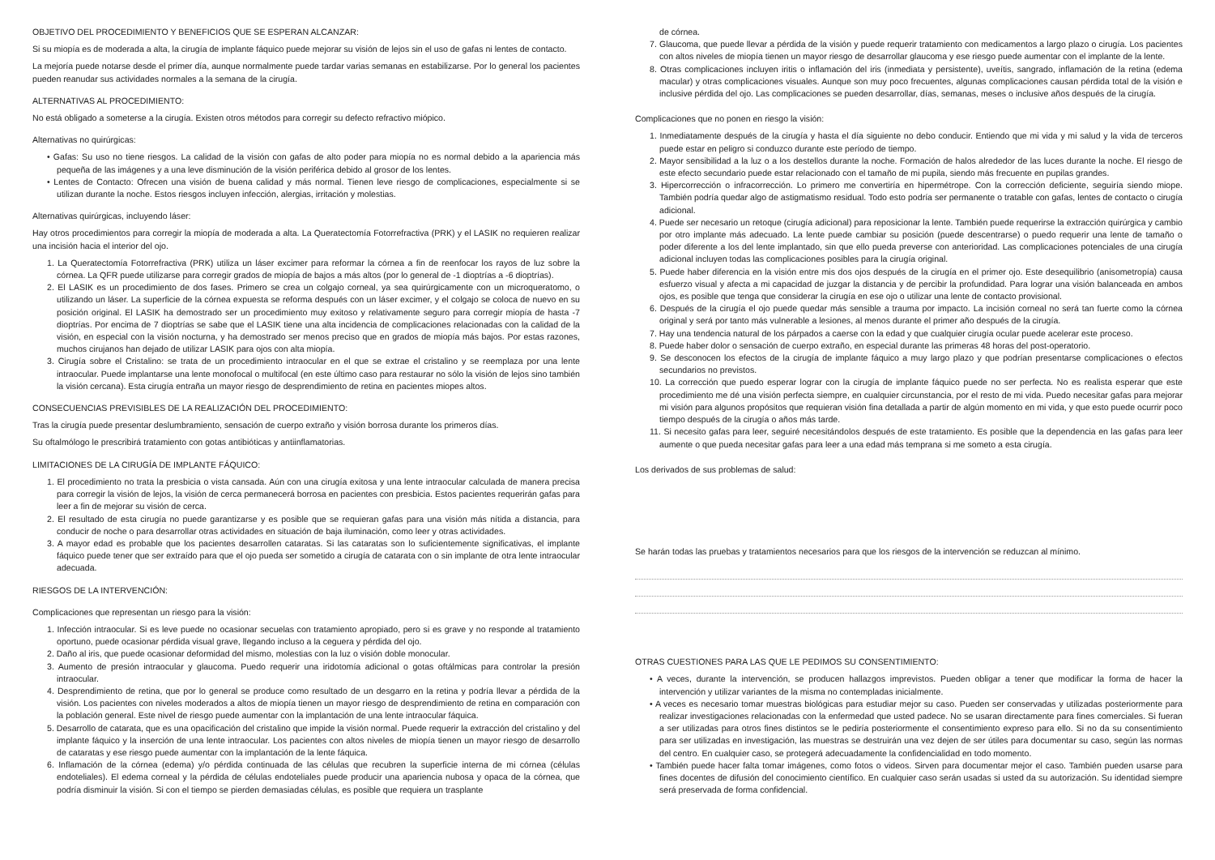OBJETIVO DEL PROCEDIMIENTO Y BENEFICIOS QUE SE ESPERAN ALCANZAR:
Si su miopía es de moderada a alta, la cirugía de implante fáquico puede mejorar su visión de lejos sin el uso de gafas ni lentes de contacto.
La mejoría puede notarse desde el primer día, aunque normalmente puede tardar varias semanas en estabilizarse. Por lo general los pacientes pueden reanudar sus actividades normales a la semana de la cirugía.
ALTERNATIVAS AL PROCEDIMIENTO:
No está obligado a someterse a la cirugía. Existen otros métodos para corregir su defecto refractivo miópico.
Alternativas no quirúrgicas:
• Gafas: Su uso no tiene riesgos. La calidad de la visión con gafas de alto poder para miopía no es normal debido a la apariencia más pequeña de las imágenes y a una leve disminución de la visión periférica debido al grosor de los lentes.
• Lentes de Contacto: Ofrecen una visión de buena calidad y más normal. Tienen leve riesgo de complicaciones, especialmente si se utilizan durante la noche. Estos riesgos incluyen infección, alergias, irritación y molestias.
Alternativas quirúrgicas, incluyendo láser:
Hay otros procedimientos para corregir la miopía de moderada a alta. La Queratectomía Fotorrefractiva (PRK) y el LASIK no requieren realizar una incisión hacia el interior del ojo.
1. La Queratectomía Fotorrefractiva (PRK) utiliza un láser excimer para reformar la córnea a fin de reenfocar los rayos de luz sobre la córnea. La QFR puede utilizarse para corregir grados de miopía de bajos a más altos (por lo general de -1 dioptrías a -6 dioptrías).
2. El LASIK es un procedimiento de dos fases. Primero se crea un colgajo corneal, ya sea quirúrgicamente con un microqueratomo, o utilizando un láser. La superficie de la córnea expuesta se reforma después con un láser excimer, y el colgajo se coloca de nuevo en su posición original. El LASIK ha demostrado ser un procedimiento muy exitoso y relativamente seguro para corregir miopía de hasta -7 dioptrías. Por encima de 7 dioptrías se sabe que el LASIK tiene una alta incidencia de complicaciones relacionadas con la calidad de la visión, en especial con la visión nocturna, y ha demostrado ser menos preciso que en grados de miopía más bajos. Por estas razones, muchos cirujanos han dejado de utilizar LASIK para ojos con alta miopía.
3. Cirugía sobre el Cristalino: se trata de un procedimiento intraocular en el que se extrae el cristalino y se reemplaza por una lente intraocular. Puede implantarse una lente monofocal o multifocal (en este último caso para restaurar no sólo la visión de lejos sino también la visión cercana). Esta cirugía entraña un mayor riesgo de desprendimiento de retina en pacientes miopes altos.
CONSECUENCIAS PREVISIBLES DE LA REALIZACIÓN DEL PROCEDIMIENTO:
Tras la cirugía puede presentar deslumbramiento, sensación de cuerpo extraño y visión borrosa durante los primeros días.
Su oftalmólogo le prescribirá tratamiento con gotas antibióticas y antiinflamatorias.
LIMITACIONES DE LA CIRUGÍA DE IMPLANTE FÁQUICO:
1. El procedimiento no trata la presbicia o vista cansada. Aún con una cirugía exitosa y una lente intraocular calculada de manera precisa para corregir la visión de lejos, la visión de cerca permanecerá borrosa en pacientes con presbicia. Estos pacientes requerirán gafas para leer a fin de mejorar su visión de cerca.
2. El resultado de esta cirugía no puede garantizarse y es posible que se requieran gafas para una visión más nítida a distancia, para conducir de noche o para desarrollar otras actividades en situación de baja iluminación, como leer y otras actividades.
3. A mayor edad es probable que los pacientes desarrollen cataratas. Si las cataratas son lo suficientemente significativas, el implante fáquico puede tener que ser extraído para que el ojo pueda ser sometido a cirugía de catarata con o sin implante de otra lente intraocular adecuada.
RIESGOS DE LA INTERVENCIÓN:
Complicaciones que representan un riesgo para la visión:
1. Infección intraocular. Si es leve puede no ocasionar secuelas con tratamiento apropiado, pero si es grave y no responde al tratamiento oportuno, puede ocasionar pérdida visual grave, llegando incluso a la ceguera y pérdida del ojo.
2. Daño al iris, que puede ocasionar deformidad del mismo, molestias con la luz o visión doble monocular.
3. Aumento de presión intraocular y glaucoma. Puedo requerir una iridotomía adicional o gotas oftálmicas para controlar la presión intraocular.
4. Desprendimiento de retina, que por lo general se produce como resultado de un desgarro en la retina y podría llevar a pérdida de la visión. Los pacientes con niveles moderados a altos de miopía tienen un mayor riesgo de desprendimiento de retina en comparación con la población general. Este nivel de riesgo puede aumentar con la implantación de una lente intraocular fáquica.
5. Desarrollo de catarata, que es una opacificación del cristalino que impide la visión normal. Puede requerir la extracción del cristalino y del implante fáquico y la inserción de una lente intraocular. Los pacientes con altos niveles de miopía tienen un mayor riesgo de desarrollo de cataratas y ese riesgo puede aumentar con la implantación de la lente fáquica.
6. Inflamación de la córnea (edema) y/o pérdida continuada de las células que recubren la superficie interna de mi córnea (células endoteliales). El edema corneal y la pérdida de células endoteliales puede producir una apariencia nubosa y opaca de la córnea, que podría disminuir la visión. Si con el tiempo se pierden demasiadas células, es posible que requiera un trasplante
de córnea.
7. Glaucoma, que puede llevar a pérdida de la visión y puede requerir tratamiento con medicamentos a largo plazo o cirugía. Los pacientes con altos niveles de miopía tienen un mayor riesgo de desarrollar glaucoma y ese riesgo puede aumentar con el implante de la lente.
8. Otras complicaciones incluyen iritis o inflamación del iris (inmediata y persistente), uveítis, sangrado, inflamación de la retina (edema macular) y otras complicaciones visuales. Aunque son muy poco frecuentes, algunas complicaciones causan pérdida total de la visión e inclusive pérdida del ojo. Las complicaciones se pueden desarrollar, días, semanas, meses o inclusive años después de la cirugía.
Complicaciones que no ponen en riesgo la visión:
1. Inmediatamente después de la cirugía y hasta el día siguiente no debo conducir. Entiendo que mi vida y mi salud y la vida de terceros puede estar en peligro si conduzco durante este período de tiempo.
2. Mayor sensibilidad a la luz o a los destellos durante la noche. Formación de halos alrededor de las luces durante la noche. El riesgo de este efecto secundario puede estar relacionado con el tamaño de mi pupila, siendo más frecuente en pupilas grandes.
3. Hipercorrección o infracorrección. Lo primero me convertiría en hipermétrope. Con la corrección deficiente, seguiría siendo miope. También podría quedar algo de astigmatismo residual. Todo esto podría ser permanente o tratable con gafas, lentes de contacto o cirugía adicional.
4. Puede ser necesario un retoque (cirugía adicional) para reposicionar la lente. También puede requerirse la extracción quirúrgica y cambio por otro implante más adecuado. La lente puede cambiar su posición (puede descentrarse) o puedo requerir una lente de tamaño o poder diferente a los del lente implantado, sin que ello pueda preverse con anterioridad. Las complicaciones potenciales de una cirugía adicional incluyen todas las complicaciones posibles para la cirugía original.
5. Puede haber diferencia en la visión entre mis dos ojos después de la cirugía en el primer ojo. Este desequilibrio (anisometropía) causa esfuerzo visual y afecta a mi capacidad de juzgar la distancia y de percibir la profundidad. Para lograr una visión balanceada en ambos ojos, es posible que tenga que considerar la cirugía en ese ojo o utilizar una lente de contacto provisional.
6. Después de la cirugía el ojo puede quedar más sensible a trauma por impacto. La incisión corneal no será tan fuerte como la córnea original y será por tanto más vulnerable a lesiones, al menos durante el primer año después de la cirugía.
7. Hay una tendencia natural de los párpados a caerse con la edad y que cualquier cirugía ocular puede acelerar este proceso.
8. Puede haber dolor o sensación de cuerpo extraño, en especial durante las primeras 48 horas del post-operatorio.
9. Se desconocen los efectos de la cirugía de implante fáquico a muy largo plazo y que podrían presentarse complicaciones o efectos secundarios no previstos.
10. La corrección que puedo esperar lograr con la cirugía de implante fáquico puede no ser perfecta. No es realista esperar que este procedimiento me dé una visión perfecta siempre, en cualquier circunstancia, por el resto de mi vida. Puedo necesitar gafas para mejorar mi visión para algunos propósitos que requieran visión fina detallada a partir de algún momento en mi vida, y que esto puede ocurrir poco tiempo después de la cirugía o años más tarde.
11. Si necesito gafas para leer, seguiré necesitándolos después de este tratamiento. Es posible que la dependencia en las gafas para leer aumente o que pueda necesitar gafas para leer a una edad más temprana si me someto a esta cirugía.
Los derivados de sus problemas de salud:
Se harán todas las pruebas y tratamientos necesarios para que los riesgos de la intervención se reduzcan al mínimo.
OTRAS CUESTIONES PARA LAS QUE LE PEDIMOS SU CONSENTIMIENTO:
• A veces, durante la intervención, se producen hallazgos imprevistos. Pueden obligar a tener que modificar la forma de hacer la intervención y utilizar variantes de la misma no contempladas inicialmente.
• A veces es necesario tomar muestras biológicas para estudiar mejor su caso. Pueden ser conservadas y utilizadas posteriormente para realizar investigaciones relacionadas con la enfermedad que usted padece. No se usaran directamente para fines comerciales. Si fueran a ser utilizadas para otros fines distintos se le pediría posteriormente el consentimiento expreso para ello. Si no da su consentimiento para ser utilizadas en investigación, las muestras se destruirán una vez dejen de ser útiles para documentar su caso, según las normas del centro. En cualquier caso, se protegerá adecuadamente la confidencialidad en todo momento.
• También puede hacer falta tomar imágenes, como fotos o videos. Sirven para documentar mejor el caso. También pueden usarse para fines docentes de difusión del conocimiento científico. En cualquier caso serán usadas si usted da su autorización. Su identidad siempre será preservada de forma confidencial.